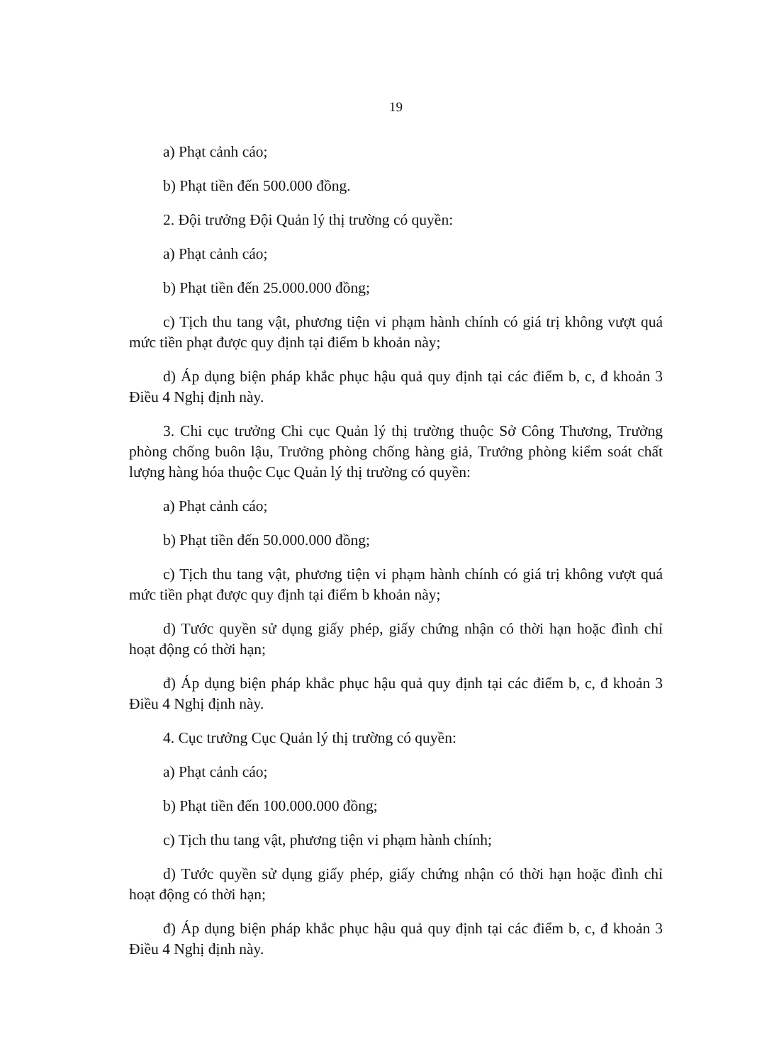19
a) Phạt cảnh cáo;
b) Phạt tiền đến 500.000 đồng.
2. Đội trưởng Đội Quản lý thị trường có quyền:
a) Phạt cảnh cáo;
b) Phạt tiền đến 25.000.000 đồng;
c) Tịch thu tang vật, phương tiện vi phạm hành chính có giá trị không vượt quá mức tiền phạt được quy định tại điểm b khoản này;
d) Áp dụng biện pháp khắc phục hậu quả quy định tại các điểm b, c, đ khoản 3 Điều 4 Nghị định này.
3. Chi cục trưởng Chi cục Quản lý thị trường thuộc Sở Công Thương, Trưởng phòng chống buôn lậu, Trưởng phòng chống hàng giả, Trưởng phòng kiểm soát chất lượng hàng hóa thuộc Cục Quản lý thị trường có quyền:
a) Phạt cảnh cáo;
b) Phạt tiền đến 50.000.000 đồng;
c) Tịch thu tang vật, phương tiện vi phạm hành chính có giá trị không vượt quá mức tiền phạt được quy định tại điểm b khoản này;
d) Tước quyền sử dụng giấy phép, giấy chứng nhận có thời hạn hoặc đình chỉ hoạt động có thời hạn;
đ) Áp dụng biện pháp khắc phục hậu quả quy định tại các điểm b, c, đ khoản 3 Điều 4 Nghị định này.
4. Cục trưởng Cục Quản lý thị trường có quyền:
a) Phạt cảnh cáo;
b) Phạt tiền đến 100.000.000 đồng;
c) Tịch thu tang vật, phương tiện vi phạm hành chính;
d) Tước quyền sử dụng giấy phép, giấy chứng nhận có thời hạn hoặc đình chỉ hoạt động có thời hạn;
đ) Áp dụng biện pháp khắc phục hậu quả quy định tại các điểm b, c, đ khoản 3 Điều 4 Nghị định này.